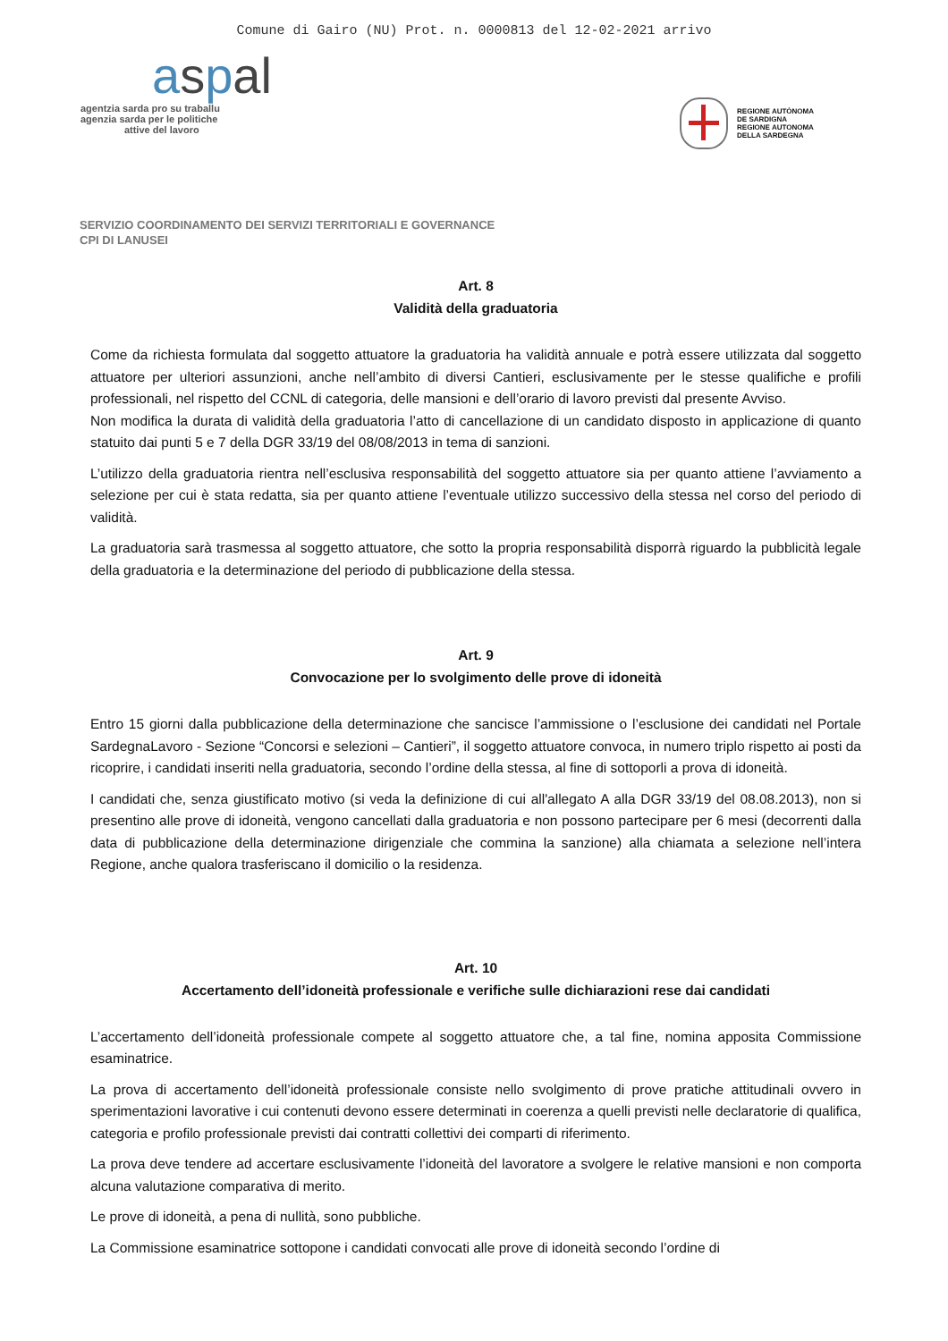Comune di Gairo (NU) Prot. n. 0000813 del 12-02-2021 arrivo
aspal
agentzia sarda pro su traballu
agenzia sarda per le politiche
attive del lavoro
REGIONE AUTÒNOMA
DE SARDIGNA
REGIONE AUTONOMA
DELLA SARDEGNA
SERVIZIO COORDINAMENTO DEI SERVIZI TERRITORIALI E GOVERNANCE
CPI DI LANUSEI
Art. 8
Validità della graduatoria
Come da richiesta formulata dal soggetto attuatore la graduatoria ha validità annuale e potrà essere utilizzata dal soggetto attuatore per ulteriori assunzioni, anche nell’ambito di diversi Cantieri, esclusivamente per le stesse qualifiche e profili professionali, nel rispetto del CCNL di categoria, delle mansioni e dell’orario di lavoro previsti dal presente Avviso.
Non modifica la durata di validità della graduatoria l’atto di cancellazione di un candidato disposto in applicazione di quanto statuito dai punti 5 e 7 della DGR 33/19 del 08/08/2013 in tema di sanzioni.
L’utilizzo della graduatoria rientra nell’esclusiva responsabilità del soggetto attuatore sia per quanto attiene l’avviamento a selezione per cui è stata redatta, sia per quanto attiene l’eventuale utilizzo successivo della stessa nel corso del periodo di validità.
La graduatoria sarà trasmessa al soggetto attuatore, che sotto la propria responsabilità disporrà riguardo la pubblicità legale della graduatoria e la determinazione del periodo di pubblicazione della stessa.
Art. 9
Convocazione per lo svolgimento delle prove di idoneità
Entro 15 giorni dalla pubblicazione della determinazione che sancisce l’ammissione o l’esclusione dei candidati nel Portale SardegnaLavoro - Sezione “Concorsi e selezioni – Cantieri”, il soggetto attuatore convoca, in numero triplo rispetto ai posti da ricoprire, i candidati inseriti nella graduatoria, secondo l’ordine della stessa, al fine di sottoporli a prova di idoneità.
I candidati che, senza giustificato motivo (si veda la definizione di cui all'allegato A alla DGR 33/19 del 08.08.2013), non si presentino alle prove di idoneità, vengono cancellati dalla graduatoria e non possono partecipare per 6 mesi (decorrenti dalla data di pubblicazione della determinazione dirigenziale che commina la sanzione) alla chiamata a selezione nell’intera Regione, anche qualora trasferiscano il domicilio o la residenza.
Art. 10
Accertamento dell’idoneità professionale e verifiche sulle dichiarazioni rese dai candidati
L’accertamento dell’idoneità professionale compete al soggetto attuatore che, a tal fine, nomina apposita Commissione esaminatrice.
La prova di accertamento dell’idoneità professionale consiste nello svolgimento di prove pratiche attitudinali ovvero in sperimentazioni lavorative i cui contenuti devono essere determinati in coerenza a quelli previsti nelle declaratorie di qualifica, categoria e profilo professionale previsti dai contratti collettivi dei comparti di riferimento.
La prova deve tendere ad accertare esclusivamente l’idoneità del lavoratore a svolgere le relative mansioni e non comporta alcuna valutazione comparativa di merito.
Le prove di idoneità, a pena di nullità, sono pubbliche.
La Commissione esaminatrice sottopone i candidati convocati alle prove di idoneità secondo l’ordine di